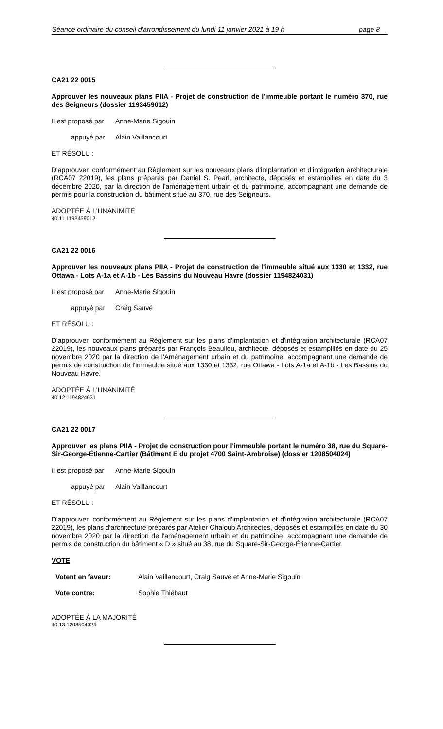Séance ordinaire du conseil d'arrondissement du lundi 11 janvier 2021 à 19 h page 8
CA21 22 0015
Approuver les nouveaux plans PIIA - Projet de construction de l'immeuble portant le numéro 370, rue des Seigneurs (dossier 1193459012)
Il est proposé par Anne-Marie Sigouin
appuyé par Alain Vaillancourt
ET RÉSOLU :
D'approuver, conformément au Règlement sur les nouveaux plans d'implantation et d'intégration architecturale (RCA07 22019), les plans préparés par Daniel S. Pearl, architecte, déposés et estampillés en date du 3 décembre 2020, par la direction de l'aménagement urbain et du patrimoine, accompagnant une demande de permis pour la construction du bâtiment situé au 370, rue des Seigneurs.
ADOPTÉE À L'UNANIMITÉ
40.11 1193459012
CA21 22 0016
Approuver les nouveaux plans PIIA - Projet de construction de l'immeuble situé aux 1330 et 1332, rue Ottawa - Lots A-1a et A-1b - Les Bassins du Nouveau Havre (dossier 1194824031)
Il est proposé par Anne-Marie Sigouin
appuyé par Craig Sauvé
ET RÉSOLU :
D'approuver, conformément au Règlement sur les plans d'implantation et d'intégration architecturale (RCA07 22019), les nouveaux plans préparés par François Beaulieu, architecte, déposés et estampillés en date du 25 novembre 2020 par la direction de l'Aménagement urbain et du patrimoine, accompagnant une demande de permis de construction de l'immeuble situé aux 1330 et 1332, rue Ottawa - Lots A-1a et A-1b - Les Bassins du Nouveau Havre.
ADOPTÉE À L'UNANIMITÉ
40.12 1194824031
CA21 22 0017
Approuver les plans PIIA - Projet de construction pour l'immeuble portant le numéro 38, rue du Square-Sir-George-Étienne-Cartier (Bâtiment E du projet 4700 Saint-Ambroise) (dossier 1208504024)
Il est proposé par Anne-Marie Sigouin
appuyé par Alain Vaillancourt
ET RÉSOLU :
D'approuver, conformément au Règlement sur les plans d'implantation et d'intégration architecturale (RCA07 22019), les plans d'architecture préparés par Atelier Chaloub Architectes, déposés et estampillés en date du 30 novembre 2020 par la direction de l'aménagement urbain et du patrimoine, accompagnant une demande de permis de construction du bâtiment « D » situé au 38, rue du Square-Sir-George-Étienne-Cartier.
VOTE
Votent en faveur: Alain Vaillancourt, Craig Sauvé et Anne-Marie Sigouin
Vote contre: Sophie Thiébaut
ADOPTÉE À LA MAJORITÉ
40.13 1208504024